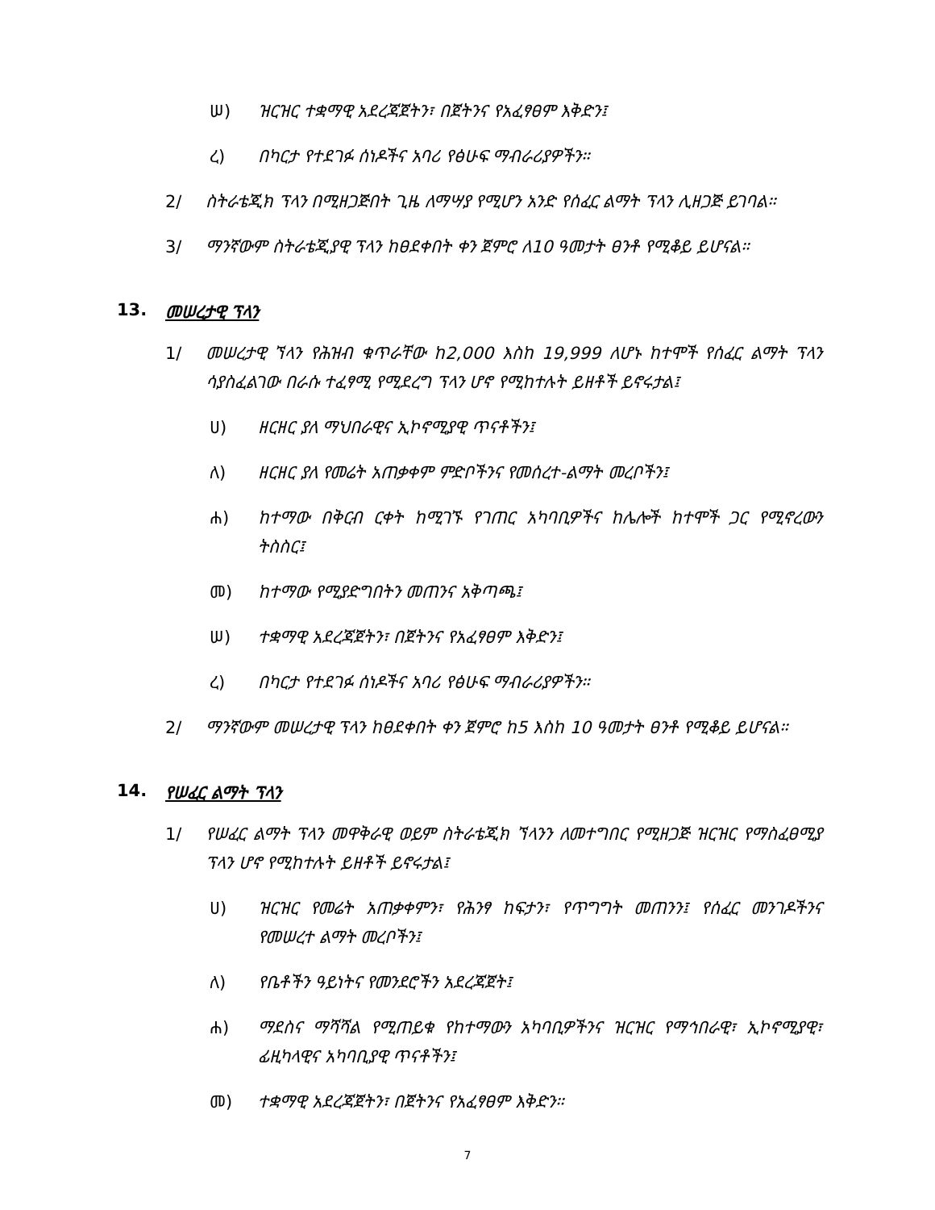ሠ) ዝርዝር ተቋማዊ አደረጃጀትን፣ በጀትንና የአፈፃፀም እቅድን፤
ረ) በካርታ የተደገፉ ሰነዶችና አባሪ የፅሁፍ ማብራሪያዎችን።
2/ ስትራቴጂክ ፕላን በሚዘጋጅበት ጊዜ ለማሣያ የሚሆን አንድ የሰፈር ልማት ፕላን ሊዘጋጅ ይገባል።
3/ ማንኛውም ስትራቴጂያዊ ፕላን ከፀደቀበት ቀን ጀምሮ ለ10 ዓመታት ፀንቶ የሚቆይ ይሆናል።
13. መሠረታዊ ፕላን
1/ መሠረታዊ ኘላን የሕዝብ ቁጥራቸው ከ2,000 እስከ 19,999 ለሆኑ ከተሞች የሰፈር ልማት ፕላን ሳያስፈልገው በራሱ ተፈፃሚ የሚደረግ ፕላን ሆኖ የሚከተሉት ይዘቶች ይኖሩታል፤
ሀ) ዘርዘር ያለ ማህበራዊና ኢኮኖሚያዊ ጥናቶችን፤
ለ) ዘርዘር ያለ የመሬት አጠቃቀም ምድቦችንና የመሰረተ-ልማት መረቦችን፤
ሐ) ከተማው በቅርብ ርቀት ከሚገኙ የገጠር አካባቢዎችና ከሌሎች ከተሞች ጋር የሚኖረውን ትስስር፤
መ) ከተማው የሚያድግበትን መጠንና አቅጣጫ፤
ሠ) ተቋማዊ አደረጃጀትን፣ በጀትንና የአፈፃፀም እቅድን፤
ረ) በካርታ የተደገፉ ሰነዶችና አባሪ የፅሁፍ ማብራሪያዎችን።
2/ ማንኛውም መሠረታዊ ፕላን ከፀደቀበት ቀን ጀምሮ ከ5 እስከ 10 ዓመታት ፀንቶ የሚቆይ ይሆናል።
14. የሠፈር ልማት ፕላን
1/ የሠፈር ልማት ፕላን መዋቅራዊ ወይም ስትራቴጂክ ኘላንን ለመተግበር የሚዘጋጅ ዝርዝር የማስፈፀሚያ ፕላን ሆኖ የሚከተሉት ይዘቶች ይኖሩታል፤
ሀ) ዝርዝር የመሬት አጠቃቀምን፣ የሕንፃ ከፍታን፣ የጥግግት መጠንን፤ የሰፈር መንገዶችንና የመሠረተ ልማት መረቦችን፤
ለ) የቤቶችን ዓይነትና የመንደሮችን አደረጃጀት፤
ሐ) ማደስና ማሻሻል የሚጠይቁ የከተማውን አካባቢዎችንና ዝርዝር የማኅበራዊ፣ ኢኮኖሚያዊ፣ ፊዚካላዊና አካባቢያዊ ጥናቶችን፤
መ) ተቋማዊ አደረጃጀትን፣ በጀትንና የአፈፃፀም እቅድን።
7